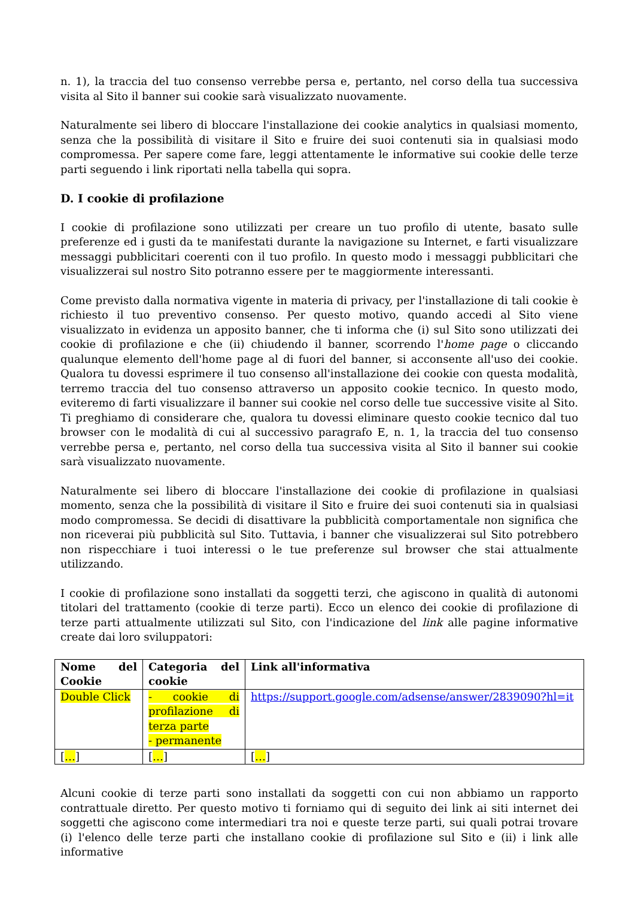n. 1), la traccia del tuo consenso verrebbe persa e, pertanto, nel corso della tua successiva visita al Sito il banner sui cookie sarà visualizzato nuovamente.
Naturalmente sei libero di bloccare l'installazione dei cookie analytics in qualsiasi momento, senza che la possibilità di visitare il Sito e fruire dei suoi contenuti sia in qualsiasi modo compromessa. Per sapere come fare, leggi attentamente le informative sui cookie delle terze parti seguendo i link riportati nella tabella qui sopra.
D. I cookie di profilazione
I cookie di profilazione sono utilizzati per creare un tuo profilo di utente, basato sulle preferenze ed i gusti da te manifestati durante la navigazione su Internet, e farti visualizzare messaggi pubblicitari coerenti con il tuo profilo. In questo modo i messaggi pubblicitari che visualizzerai sul nostro Sito potranno essere per te maggiormente interessanti.
Come previsto dalla normativa vigente in materia di privacy, per l'installazione di tali cookie è richiesto il tuo preventivo consenso. Per questo motivo, quando accedi al Sito viene visualizzato in evidenza un apposito banner, che ti informa che (i) sul Sito sono utilizzati dei cookie di profilazione e che (ii) chiudendo il banner, scorrendo l'home page o cliccando qualunque elemento dell'home page al di fuori del banner, si acconsente all'uso dei cookie. Qualora tu dovessi esprimere il tuo consenso all'installazione dei cookie con questa modalità, terremo traccia del tuo consenso attraverso un apposito cookie tecnico. In questo modo, eviteremo di farti visualizzare il banner sui cookie nel corso delle tue successive visite al Sito. Ti preghiamo di considerare che, qualora tu dovessi eliminare questo cookie tecnico dal tuo browser con le modalità di cui al successivo paragrafo E, n. 1, la traccia del tuo consenso verrebbe persa e, pertanto, nel corso della tua successiva visita al Sito il banner sui cookie sarà visualizzato nuovamente.
Naturalmente sei libero di bloccare l'installazione dei cookie di profilazione in qualsiasi momento, senza che la possibilità di visitare il Sito e fruire dei suoi contenuti sia in qualsiasi modo compromessa. Se decidi di disattivare la pubblicità comportamentale non significa che non riceverai più pubblicità sul Sito. Tuttavia, i banner che visualizzerai sul Sito potrebbero non rispecchiare i tuoi interessi o le tue preferenze sul browser che stai attualmente utilizzando.
I cookie di profilazione sono installati da soggetti terzi, che agiscono in qualità di autonomi titolari del trattamento (cookie di terze parti). Ecco un elenco dei cookie di profilazione di terze parti attualmente utilizzati sul Sito, con l'indicazione del link alle pagine informative create dai loro sviluppatori:
| Nome del Cookie | Categoria del cookie | Link all'informativa |
| --- | --- | --- |
| Double Click | - cookie di profilazione di terza parte - permanente | https://support.google.com/adsense/answer/2839090?hl=it |
| [ … ] | [ … ] | [ … ] |
Alcuni cookie di terze parti sono installati da soggetti con cui non abbiamo un rapporto contrattuale diretto. Per questo motivo ti forniamo qui di seguito dei link ai siti internet dei soggetti che agiscono come intermediari tra noi e queste terze parti, sui quali potrai trovare (i) l'elenco delle terze parti che installano cookie di profilazione sul Sito e (ii) i link alle informative